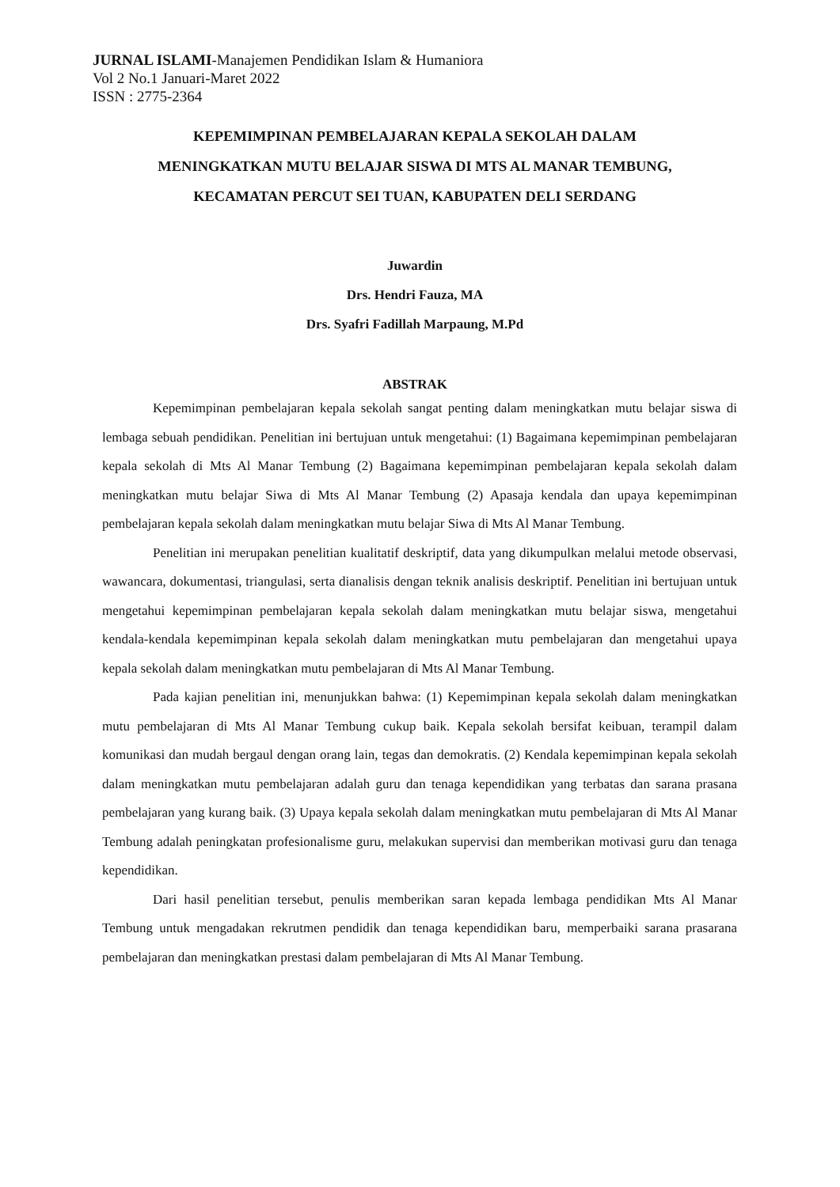JURNAL ISLAMI-Manajemen Pendidikan Islam & Humaniora
Vol 2 No.1 Januari-Maret 2022
ISSN : 2775-2364
KEPEMIMPINAN PEMBELAJARAN KEPALA SEKOLAH DALAM
MENINGKATKAN MUTU BELAJAR SISWA DI MTS AL MANAR TEMBUNG,
KECAMATAN PERCUT SEI TUAN, KABUPATEN DELI SERDANG
Juwardin
Drs. Hendri Fauza, MA
Drs. Syafri Fadillah Marpaung, M.Pd
ABSTRAK
Kepemimpinan pembelajaran kepala sekolah sangat penting dalam meningkatkan mutu belajar siswa di lembaga sebuah pendidikan. Penelitian ini bertujuan untuk mengetahui: (1) Bagaimana kepemimpinan pembelajaran kepala sekolah di Mts Al Manar Tembung (2) Bagaimana kepemimpinan pembelajaran kepala sekolah dalam meningkatkan mutu belajar Siwa di Mts Al Manar Tembung (2) Apasaja kendala dan upaya kepemimpinan pembelajaran kepala sekolah dalam meningkatkan mutu belajar Siwa di Mts Al Manar Tembung.
Penelitian ini merupakan penelitian kualitatif deskriptif, data yang dikumpulkan melalui metode observasi, wawancara, dokumentasi, triangulasi, serta dianalisis dengan teknik analisis deskriptif. Penelitian ini bertujuan untuk mengetahui kepemimpinan pembelajaran kepala sekolah dalam meningkatkan mutu belajar siswa, mengetahui kendala-kendala kepemimpinan kepala sekolah dalam meningkatkan mutu pembelajaran dan mengetahui upaya kepala sekolah dalam meningkatkan mutu pembelajaran di Mts Al Manar Tembung.
Pada kajian penelitian ini, menunjukkan bahwa: (1) Kepemimpinan kepala sekolah dalam meningkatkan mutu pembelajaran di Mts Al Manar Tembung cukup baik. Kepala sekolah bersifat keibuan, terampil dalam komunikasi dan mudah bergaul dengan orang lain, tegas dan demokratis. (2) Kendala kepemimpinan kepala sekolah dalam meningkatkan mutu pembelajaran adalah guru dan tenaga kependidikan yang terbatas dan sarana prasana pembelajaran yang kurang baik. (3) Upaya kepala sekolah dalam meningkatkan mutu pembelajaran di Mts Al Manar Tembung adalah peningkatan profesionalisme guru, melakukan supervisi dan memberikan motivasi guru dan tenaga kependidikan.
Dari hasil penelitian tersebut, penulis memberikan saran kepada lembaga pendidikan Mts Al Manar Tembung untuk mengadakan rekrutmen pendidik dan tenaga kependidikan baru, memperbaiki sarana prasarana pembelajaran dan meningkatkan prestasi dalam pembelajaran di Mts Al Manar Tembung.